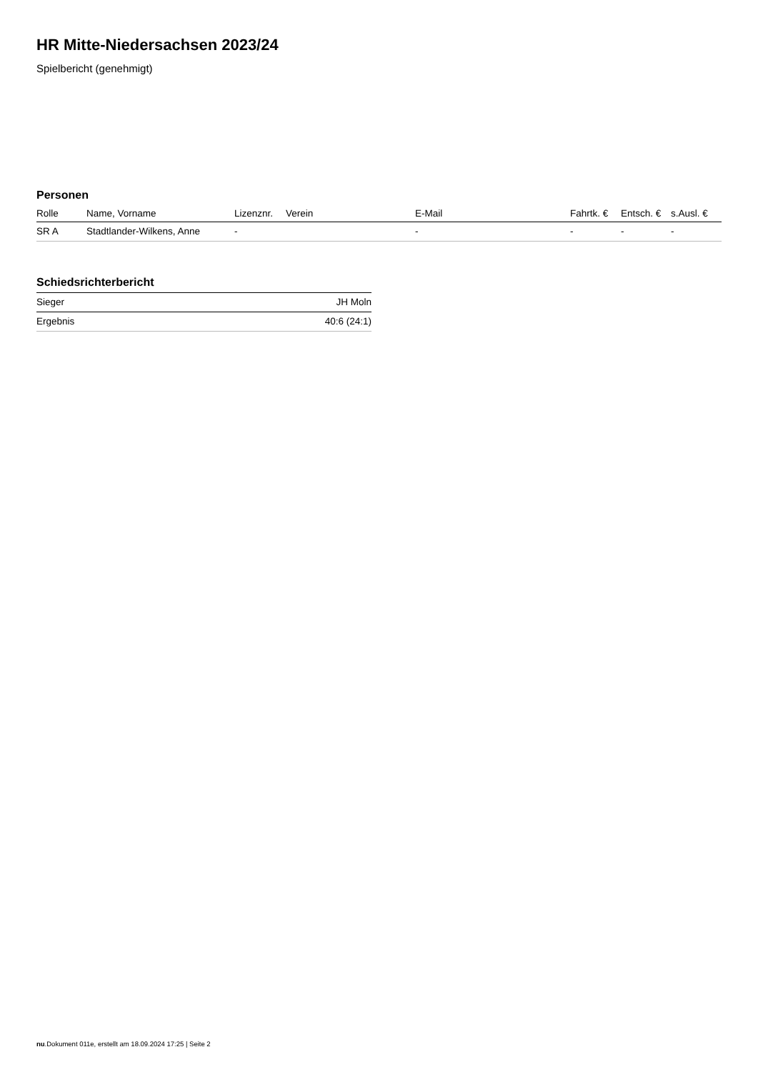HR Mitte-Niedersachsen 2023/24
Spielbericht (genehmigt)
Personen
| Rolle | Name, Vorname | Lizenznr. | Verein | E-Mail | Fahrtk. € | Entsch. € | s.Ausl. € |
| --- | --- | --- | --- | --- | --- | --- | --- |
| SR A | Stadtlander-Wilkens, Anne | - | | - | - | - | - |
Schiedsrichterbericht
| Sieger | JH Moln |
| Ergebnis | 40:6 (24:1) |
nu.Dokument 011e, erstellt am 18.09.2024 17:25 | Seite 2